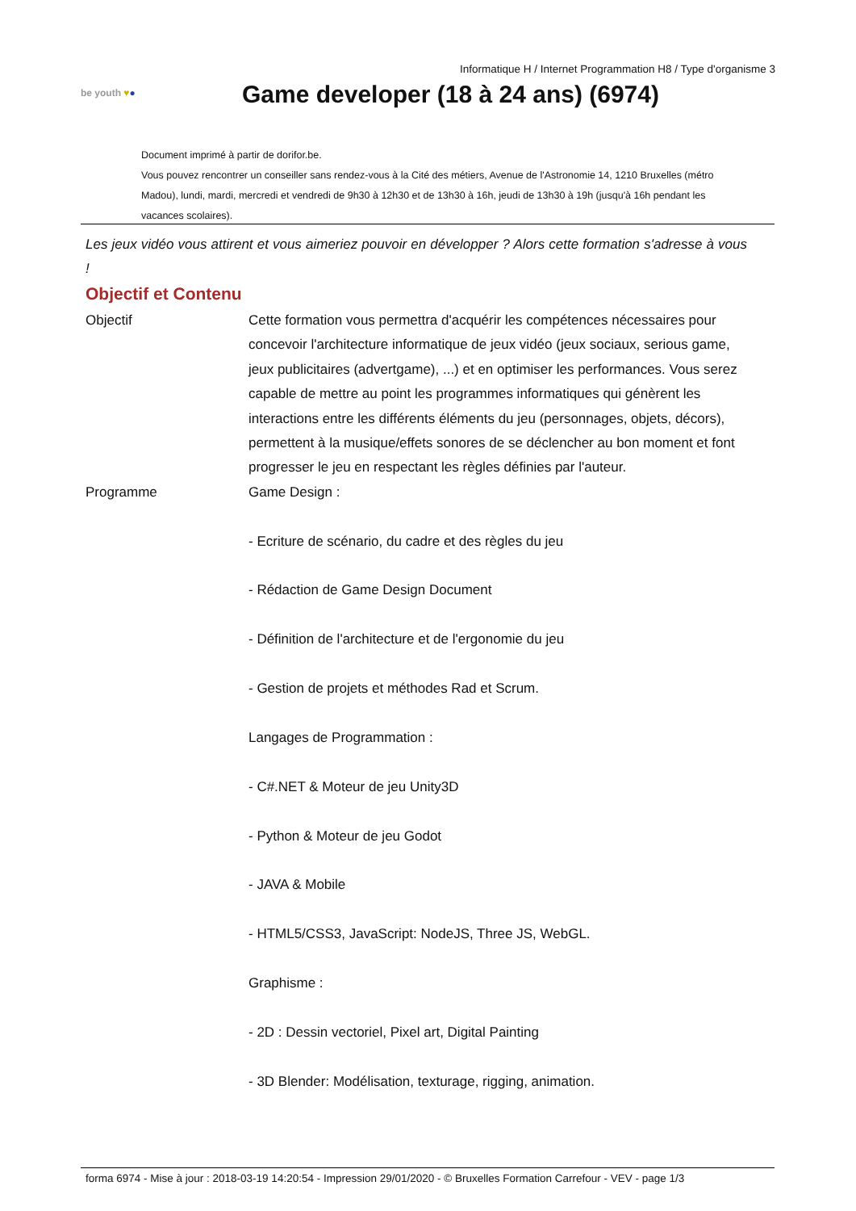Informatique H / Internet Programmation H8 / Type d'organisme 3
be youth ♥●
Game developer (18 à 24 ans) (6974)
Document imprimé à partir de dorifor.be.
Vous pouvez rencontrer un conseiller sans rendez-vous à la Cité des métiers, Avenue de l'Astronomie 14, 1210 Bruxelles (métro Madou), lundi, mardi, mercredi et vendredi de 9h30 à 12h30 et de 13h30 à 16h, jeudi de 13h30 à 19h (jusqu'à 16h pendant les vacances scolaires).
Les jeux vidéo vous attirent et vous aimeriez pouvoir en développer ? Alors cette formation s'adresse à vous !
Objectif et Contenu
| Objectif | Cette formation vous permettra d'acquérir les compétences nécessaires pour concevoir l'architecture informatique de jeux vidéo (jeux sociaux, serious game, jeux publicitaires (advertgame), ...) et en optimiser les performances. Vous serez capable de mettre au point les programmes informatiques qui génèrent les interactions entre les différents éléments du jeu (personnages, objets, décors), permettent à la musique/effets sonores de se déclencher au bon moment et font progresser le jeu en respectant les règles définies par l'auteur. |
| Programme | Game Design : - Ecriture de scénario, du cadre et des règles du jeu - Rédaction de Game Design Document - Définition de l'architecture et de l'ergonomie du jeu - Gestion de projets et méthodes Rad et Scrum. Langages de Programmation : - C#.NET & Moteur de jeu Unity3D - Python & Moteur de jeu Godot - JAVA & Mobile - HTML5/CSS3, JavaScript: NodeJS, Three JS, WebGL. Graphisme : - 2D : Dessin vectoriel, Pixel art, Digital Painting - 3D Blender: Modélisation, texturage, rigging, animation. |
forma 6974 - Mise à jour : 2018-03-19 14:20:54 - Impression 29/01/2020 - © Bruxelles Formation Carrefour - VEV - page 1/3